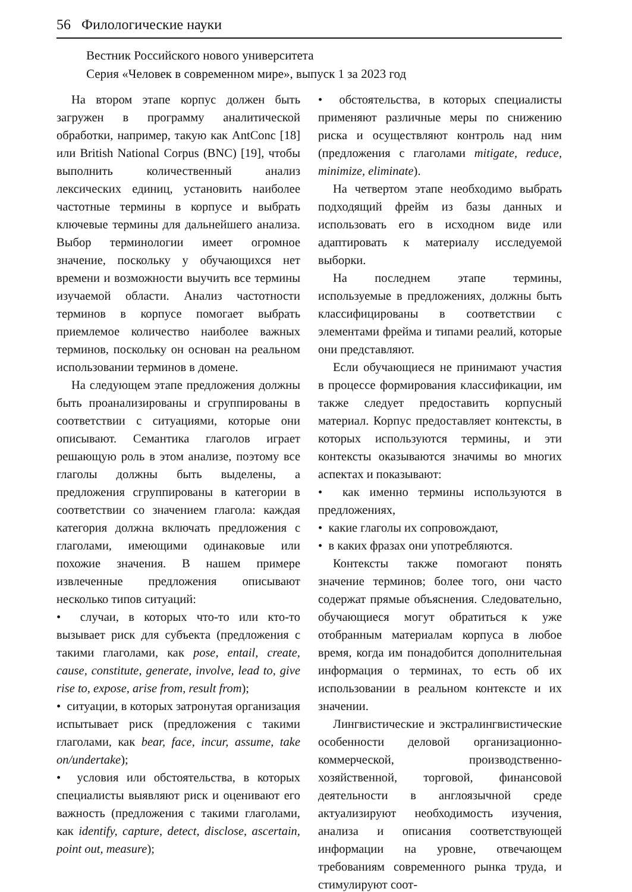56 Филологические науки
Вестник Российского нового университета
Серия «Человек в современном мире», выпуск 1 за 2023 год
На втором этапе корпус должен быть загружен в программу аналитической обработки, например, такую как AntConc [18] или British National Corpus (BNC) [19], чтобы выполнить количественный анализ лексических единиц, установить наиболее частотные термины в корпусе и выбрать ключевые термины для дальнейшего анализа. Выбор терминологии имеет огромное значение, поскольку у обучающихся нет времени и возможности выучить все термины изучаемой области. Анализ частотности терминов в корпусе помогает выбрать приемлемое количество наиболее важных терминов, поскольку он основан на реальном использовании терминов в домене.
На следующем этапе предложения должны быть проанализированы и сгруппированы в соответствии с ситуациями, которые они описывают. Семантика глаголов играет решающую роль в этом анализе, поэтому все глаголы должны быть выделены, а предложения сгруппированы в категории в соответствии со значением глагола: каждая категория должна включать предложения с глаголами, имеющими одинаковые или похожие значения. В нашем примере извлеченные предложения описывают несколько типов ситуаций:
• случаи, в которых что-то или кто-то вызывает риск для субъекта (предложения с такими глаголами, как pose, entail, create, cause, constitute, generate, involve, lead to, give rise to, expose, arise from, result from);
• ситуации, в которых затронутая организация испытывает риск (предложения с такими глаголами, как bear, face, incur, assume, take on/undertake);
• условия или обстоятельства, в которых специалисты выявляют риск и оценивают его важность (предложения с такими глаголами, как identify, capture, detect, disclose, ascertain, point out, measure);
• обстоятельства, в которых специалисты применяют различные меры по снижению риска и осуществляют контроль над ним (предложения с глаголами mitigate, reduce, minimize, eliminate).
На четвертом этапе необходимо выбрать подходящий фрейм из базы данных и использовать его в исходном виде или адаптировать к материалу исследуемой выборки.
На последнем этапе термины, используемые в предложениях, должны быть классифицированы в соответствии с элементами фрейма и типами реалий, которые они представляют.
Если обучающиеся не принимают участия в процессе формирования классификации, им также следует предоставить корпусный материал. Корпус предоставляет контексты, в которых используются термины, и эти контексты оказываются значимы во многих аспектах и показывают:
• как именно термины используются в предложениях,
• какие глаголы их сопровождают,
• в каких фразах они употребляются.
Контексты также помогают понять значение терминов; более того, они часто содержат прямые объяснения. Следовательно, обучающиеся могут обратиться к уже отобранным материалам корпуса в любое время, когда им понадобится дополнительная информация о терминах, то есть об их использовании в реальном контексте и их значении.
Лингвистические и экстралингвистические особенности деловой организационно-коммерческой, производственно-хозяйственной, торговой, финансовой деятельности в англоязычной среде актуализируют необходимость изучения, анализа и описания соответствующей информации на уровне, отвечающем требованиям современного рынка труда, и стимулируют соот-